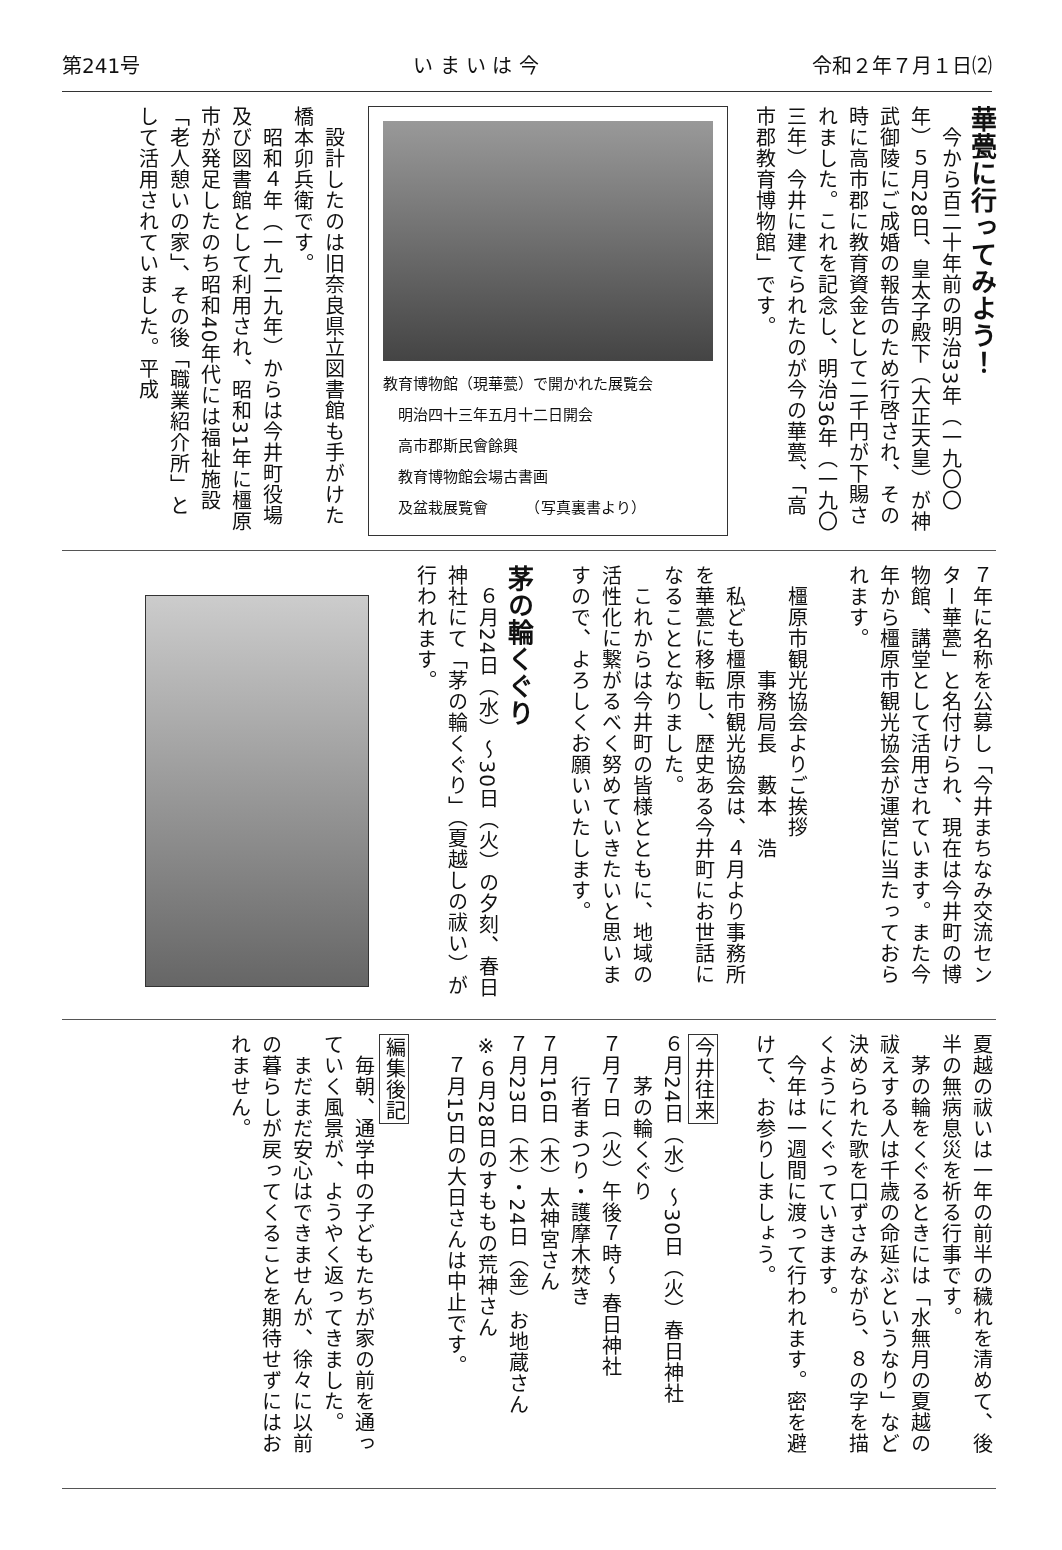第241号 い ま い は 今 令和２年７月１日⑵
華甍に行ってみよう！
　今から百二十年前の明治33年（一九〇〇年）５月28日、皇太子殿下（大正天皇）が神武御陵にご成婚の報告のため行啓され、その時に高市郡に教育資金として二千円が下賜されました。これを記念し、明治36年（一九〇三年）今井に建てられたのが今の華甍、「高市郡教育博物館」です。
教育博物館（現華甍）で開かれた展覧会
　明治四十三年五月十二日開会
　高市郡斯民會餘興
　教育博物館会場古書画
　及盆栽展覧會　　　（写真裏書より）
　設計したのは旧奈良県立図書館も手がけた橋本卯兵衛です。
　昭和４年（一九二九年）からは今井町役場及び図書館として利用され、昭和31年に橿原市が発足したのち昭和40年代には福祉施設「老人憩いの家」、その後「職業紹介所」として活用されていました。平成
７年に名称を公募し「今井まちなみ交流センター華甍」と名付けられ、現在は今井町の博物館、講堂として活用されています。また今年から橿原市観光協会が運営に当たっておられます。
　橿原市観光協会よりご挨拶
　　　　　事務局長　藪本　浩
　私ども橿原市観光協会は、４月より事務所を華甍に移転し、歴史ある今井町にお世話になることとなりました。
　これからは今井町の皆様とともに、地域の活性化に繋がるべく努めていきたいと思いますので、よろしくお願いいたします。
茅の輪くぐり
　６月24日（水）～30日（火）の夕刻、春日神社にて「茅の輪くぐり」（夏越しの祓い）が行われます。
夏越の祓いは一年の前半の穢れを清めて、後半の無病息災を祈る行事です。
　茅の輪をくぐるときには「水無月の夏越の祓えする人は千歳の命延ぶというなり」など決められた歌を口ずさみながら、８の字を描くようにくぐっていきます。
　今年は一週間に渡って行われます。密を避けて、お参りしましょう。
今井往来
６月24日（水）～30日（火）春日神社
　　茅の輪くぐり
７月７日（火）午後７時～ 春日神社
　　行者まつり・護摩木焚き
７月16日（木）太神宮さん
７月23日（木）・24日（金）お地蔵さん
※６月28日のすももの荒神さん
　７月15日の大日さんは中止です。
編集後記
　毎朝、通学中の子どもたちが家の前を通っていく風景が、ようやく返ってきました。
　まだまだ安心はできませんが、徐々に以前の暮らしが戻ってくることを期待せずにはおれません。